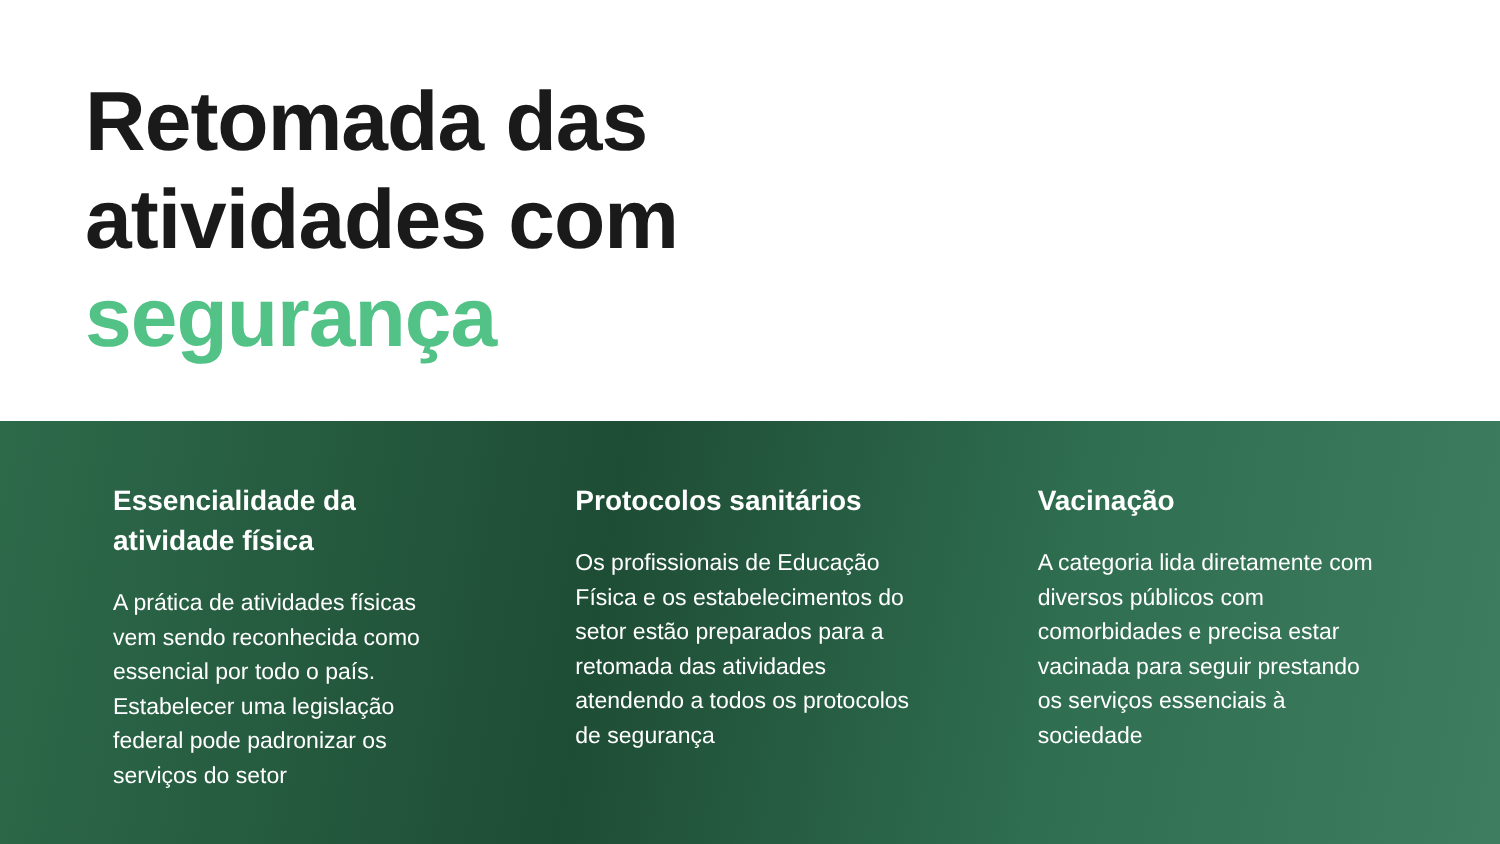Retomada das
atividades com
segurança
Essencialidade da atividade física
A prática de atividades físicas vem sendo reconhecida como essencial por todo o país. Estabelecer uma legislação federal pode padronizar os serviços do setor
Protocolos sanitários
Os profissionais de Educação Física e os estabelecimentos do setor estão preparados para a retomada das atividades atendendo a todos os protocolos de segurança
Vacinação
A categoria lida diretamente com diversos públicos com comorbidades e precisa estar vacinada para seguir prestando os serviços essenciais à sociedade